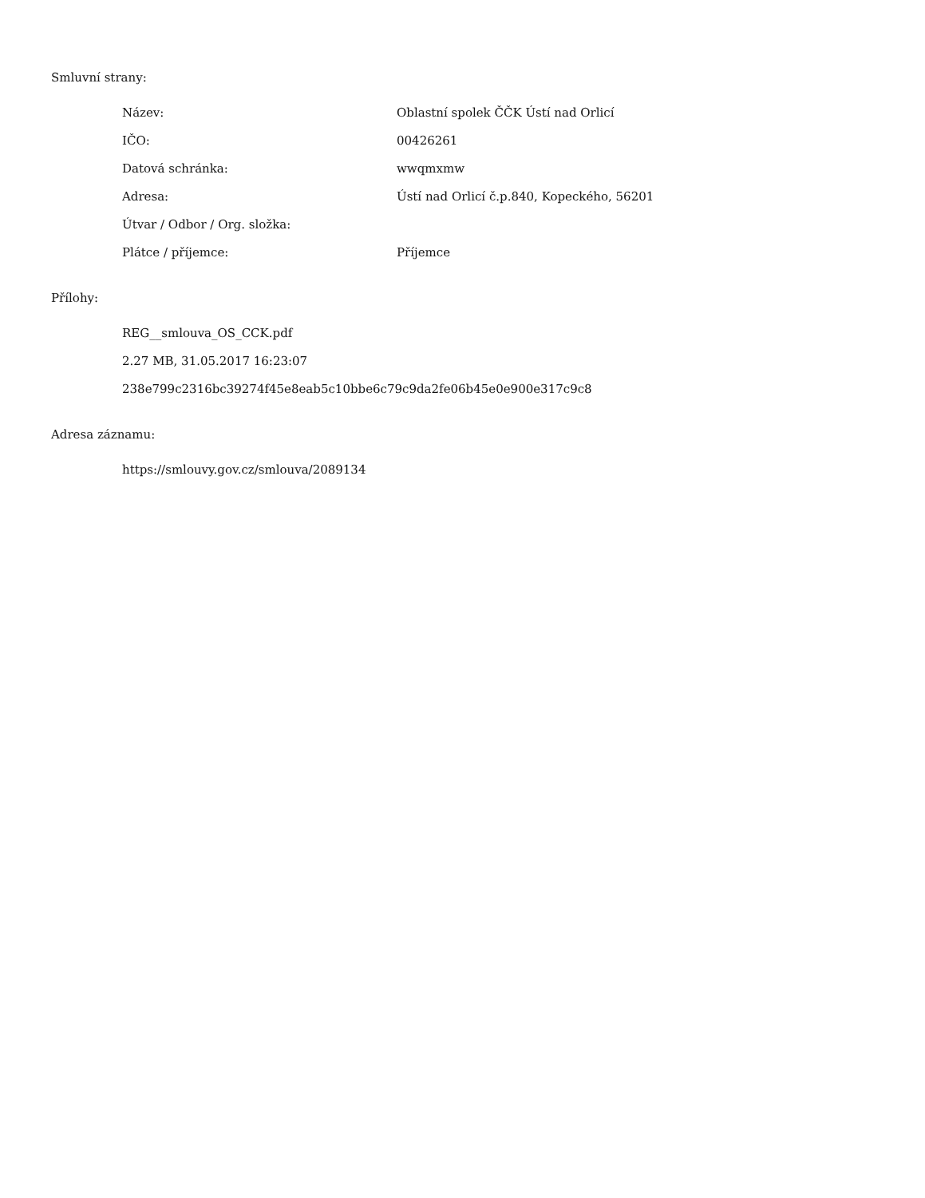Smluvní strany:
| Název: | Oblastní spolek ČČK Ústí nad Orlicí |
| IČO: | 00426261 |
| Datová schránka: | wwqmxmw |
| Adresa: | Ústí nad Orlicí č.p.840, Kopeckého, 56201 |
| Útvar / Odbor / Org. složka: | |
| Plátce / příjemce: | Příjemce |
Přílohy:
REG__smlouva_OS_CCK.pdf
2.27 MB, 31.05.2017 16:23:07
238e799c2316bc39274f45e8eab5c10bbe6c79c9da2fe06b45e0e900e317c9c8
Adresa záznamu:
https://smlouvy.gov.cz/smlouva/2089134